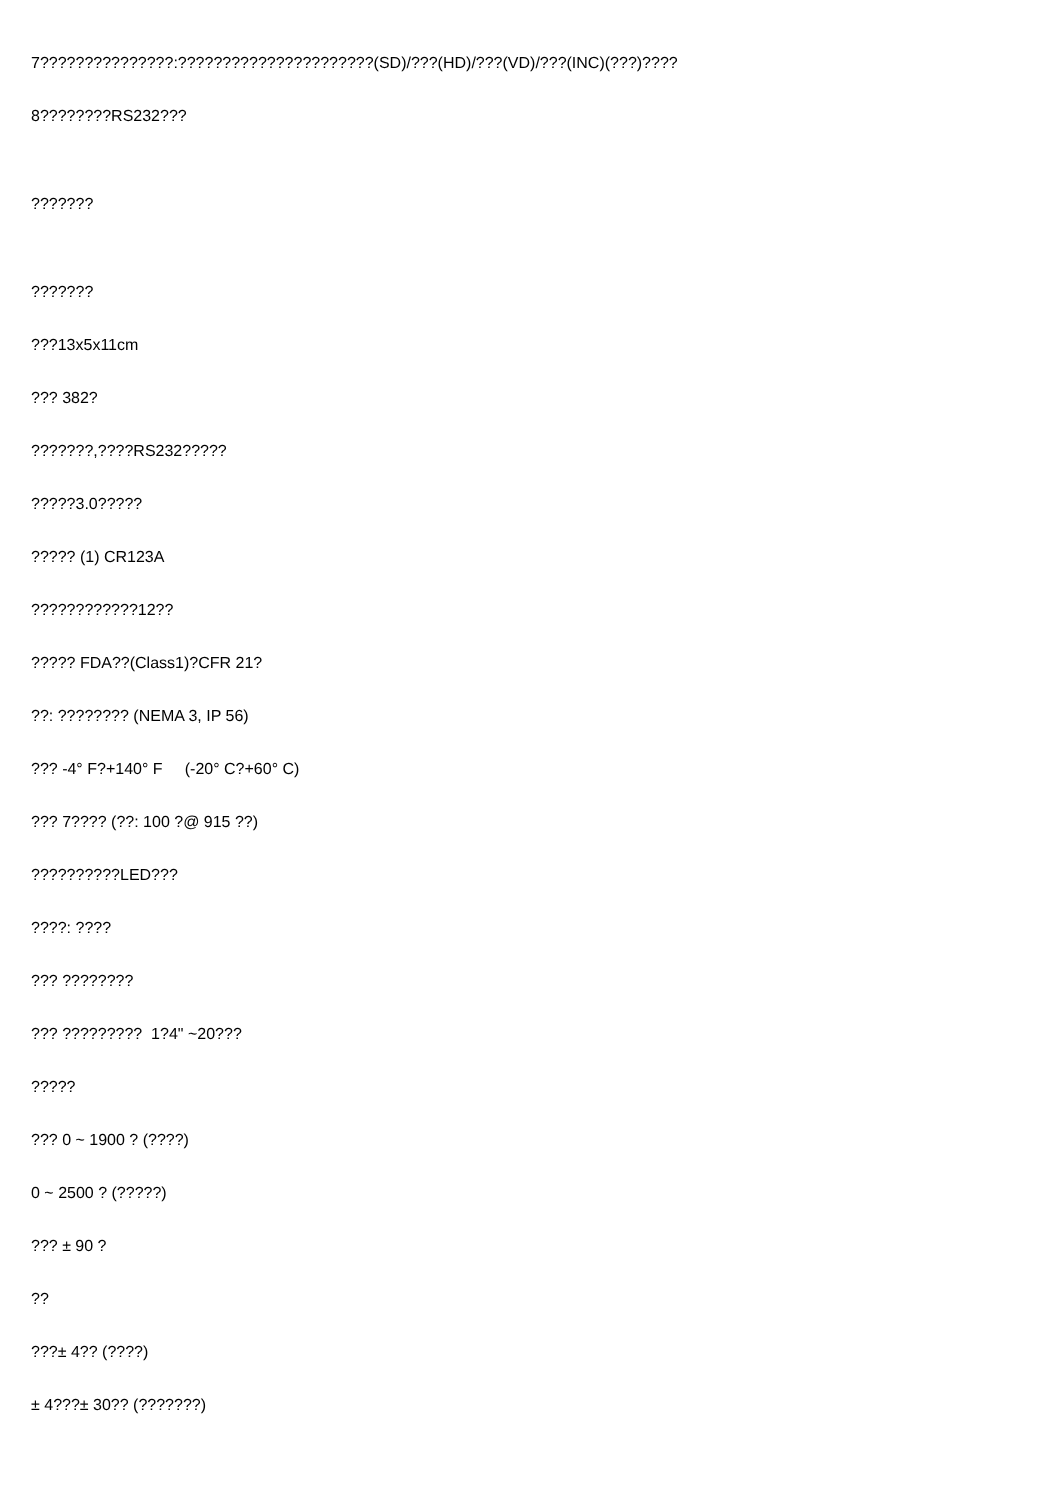7???????????????:??????????????????????(SD)/???(HD)/???(VD)/???(INC)(???)????
8????????RS232???
???????
???????
???13x5x11cm
??? 382?
???????,????RS232?????
?????3.0?????
????? (1) CR123A
????????????12??
????? FDA??(Class1)?CFR 21?
??: ???????? (NEMA 3, IP 56)
??? -4° F?+140° F (-20° C?+60° C)
??? 7???? (??: 100 ?@ 915 ??)
??????????LED???
????: ????
??? ????????
??? ????????? 1?4" ~20???
?????
??? 0 ~ 1900 ? (????)
0 ~ 2500 ? (?????)
??? ± 90 ?
??
???± 4?? (????)
± 4???± 30?? (???????)